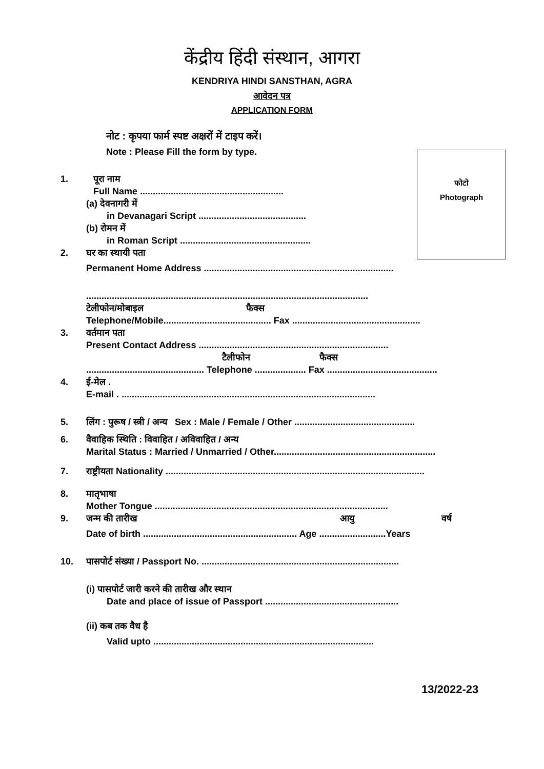केंद्रीय हिंदी संस्थान, आगरा
KENDRIYA HINDI SANSTHAN, AGRA
आवेदन पत्र
APPLICATION FORM
नोट : कृपया फार्म स्पष्ट अक्षरों में टाइप करें।
Note : Please Fill the form by type.
फोटो
Photograph
1. पूरा नाम
Full Name ........................................................
(a) देवनागरी में
in Devanagari Script ..........................................
(b) रोमन में
in Roman Script ...................................................
2. घर का स्थायी पता
Permanent Home Address ..........................................................................
..............................................................................................................
टेलीफोन/मोबाइल फैक्स
Telephone/Mobile.......................................... Fax ..................................................
3. वर्तमान पता
Present Contact Address ..........................................................................
टैलीफोन फैक्स
.............................................. Telephone .................... Fax ...........................................
4. ई-मेल .
E-mail . ...................................................................................................
5. लिंग : पुरूष / स्त्री / अन्य Sex : Male / Female / Other ...............................................
6. वैवाहिक स्थिति : विवाहित / अविवाहित / अन्य
Marital Status : Married / Unmarried / Other...............................................................
7. राष्ट्रीयता Nationality .....................................................................................................
8. मातृभाषा
Mother Tongue ...........................................................................................
9. जन्म की तारीख आयु वर्ष
Date of birth ............................................................ Age ..........................Years
10. पासपोर्ट संख्या / Passport No. .............................................................................
(i) पासपोर्ट जारी करने की तारीख और स्थान
Date and place of issue of Passport ....................................................
(ii) कब तक वैध है
Valid upto ......................................................................................
13/2022-23